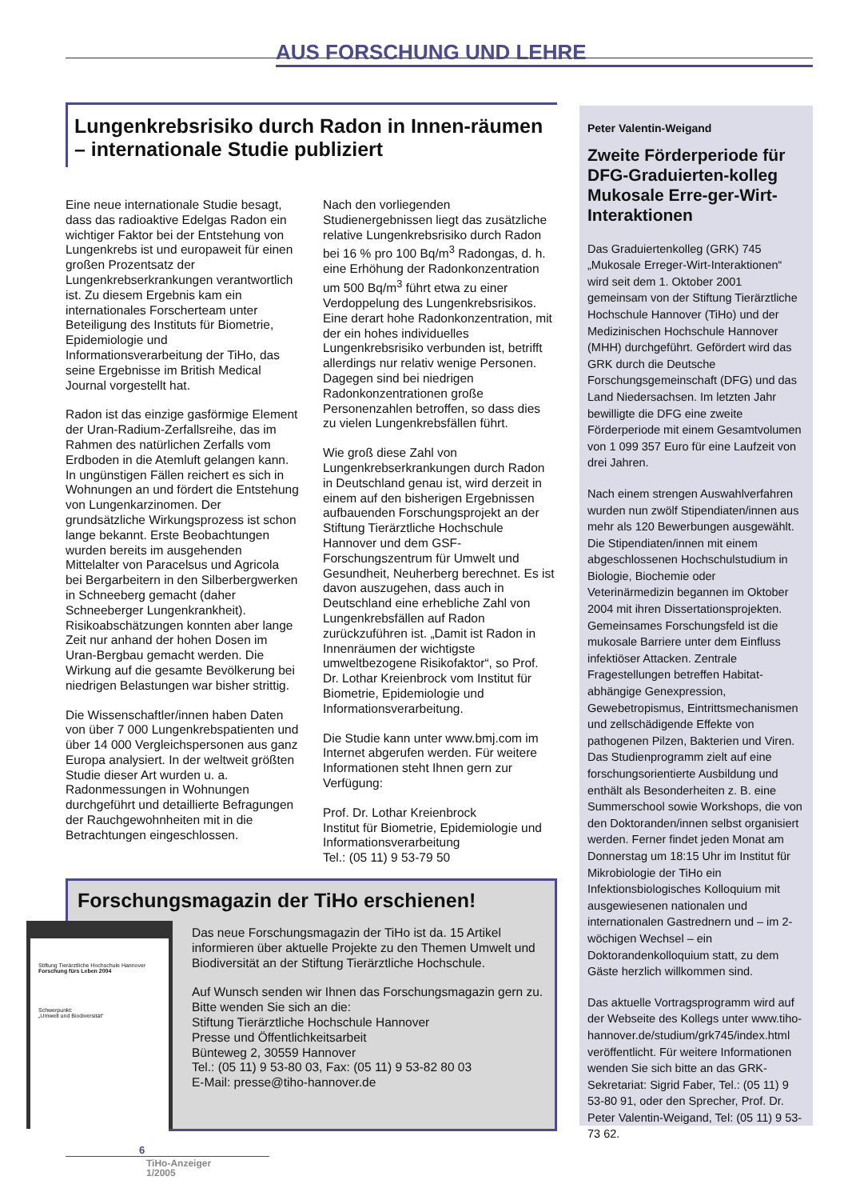AUS FORSCHUNG UND LEHRE
Lungenkrebsrisiko durch Radon in Innen-räumen – internationale Studie publiziert
Eine neue internationale Studie besagt, dass das radioaktive Edelgas Radon ein wichtiger Faktor bei der Entstehung von Lungenkrebs ist und europaweit für einen großen Prozentsatz der Lungenkrebserkrankungen verantwortlich ist. Zu diesem Ergebnis kam ein internationales Forscherteam unter Beteiligung des Instituts für Biometrie, Epidemiologie und Informationsverarbeitung der TiHo, das seine Ergebnisse im British Medical Journal vorgestellt hat.
Radon ist das einzige gasförmige Element der Uran-Radium-Zerfallsreihe, das im Rahmen des natürlichen Zerfalls vom Erdboden in die Atemluft gelangen kann. In ungünstigen Fällen reichert es sich in Wohnungen an und fördert die Entstehung von Lungenkarzinomen. Der grundsätzliche Wirkungsprozess ist schon lange bekannt. Erste Beobachtungen wurden bereits im ausgehenden Mittelalter von Paracelsus und Agricola bei Bergarbeitern in den Silberbergwerken in Schneeberg gemacht (daher Schneeberger Lungenkrankheit). Risikoabschätzungen konnten aber lange Zeit nur anhand der hohen Dosen im Uran-Bergbau gemacht werden. Die Wirkung auf die gesamte Bevölkerung bei niedrigen Belastungen war bisher strittig.
Die Wissenschaftler/innen haben Daten von über 7 000 Lungenkrebspatienten und über 14 000 Vergleichspersonen aus ganz Europa analysiert. In der weltweit größten Studie dieser Art wurden u. a. Radonmessungen in Wohnungen durchgeführt und detaillierte Befragungen der Rauchgewohnheiten mit in die Betrachtungen eingeschlossen.
Nach den vorliegenden Studienergebnissen liegt das zusätzliche relative Lungenkrebsrisiko durch Radon bei 16 % pro 100 Bq/m<sup>3</sup> Radongas, d. h. eine Erhöhung der Radonkonzentration um 500 Bq/m<sup>3</sup> führt etwa zu einer Verdoppelung des Lungenkrebsrisikos. Eine derart hohe Radonkonzentration, mit der ein hohes individuelles Lungenkrebsrisiko verbunden ist, betrifft allerdings nur relativ wenige Personen. Dagegen sind bei niedrigen Radonkonzentrationen große Personenzahlen betroffen, so dass dies zu vielen Lungenkrebsfällen führt.
Wie groß diese Zahl von Lungenkrebserkrankungen durch Radon in Deutschland genau ist, wird derzeit in einem auf den bisherigen Ergebnissen aufbauenden Forschungsprojekt an der Stiftung Tierärztliche Hochschule Hannover und dem GSF-Forschungszentrum für Umwelt und Gesundheit, Neuherberg berechnet. Es ist davon auszugehen, dass auch in Deutschland eine erhebliche Zahl von Lungenkrebsfällen auf Radon zurückzuführen ist. „Damit ist Radon in Innenräumen der wichtigste umweltbezogene Risikofaktor“, so Prof. Dr. Lothar Kreienbrock vom Institut für Biometrie, Epidemiologie und Informationsverarbeitung.
Die Studie kann unter www.bmj.com im Internet abgerufen werden. Für weitere Informationen steht Ihnen gern zur Verfügung:
Prof. Dr. Lothar Kreienbrock
Institut für Biometrie, Epidemiologie und Informationsverarbeitung
Tel.: (05 11) 9 53-79 50
Forschungsmagazin der TiHo erschienen!
Das neue Forschungsmagazin der TiHo ist da. 15 Artikel informieren über aktuelle Projekte zu den Themen Umwelt und Biodiversität an der Stiftung Tierärztliche Hochschule.
Auf Wunsch senden wir Ihnen das Forschungsmagazin gern zu.
Bitte wenden Sie sich an die:
Stiftung Tierärztliche Hochschule Hannover
Presse und Öffentlichkeitsarbeit
Bünteweg 2, 30559 Hannover
Tel.: (05 11) 9 53-80 03, Fax: (05 11) 9 53-82 80 03
E-Mail: presse@tiho-hannover.de
Stiftung Tierärztliche Hochschule Hannover
Forschung fürs Leben 2004
Schwerpunkt:
„Umwelt und Biodiversität“
Peter Valentin-Weigand
Zweite Förderperiode für DFG-Graduierten-kolleg Mukosale Erre-ger-Wirt-Interaktionen
Das Graduiertenkolleg (GRK) 745 „Mukosale Erreger-Wirt-Interaktionen“ wird seit dem 1. Oktober 2001 gemeinsam von der Stiftung Tierärztliche Hochschule Hannover (TiHo) und der Medizinischen Hochschule Hannover (MHH) durchgeführt. Gefördert wird das GRK durch die Deutsche Forschungsgemeinschaft (DFG) und das Land Niedersachsen. Im letzten Jahr bewilligte die DFG eine zweite Förderperiode mit einem Gesamtvolumen von 1 099 357 Euro für eine Laufzeit von drei Jahren.
Nach einem strengen Auswahlverfahren wurden nun zwölf Stipendiaten/innen aus mehr als 120 Bewerbungen ausgewählt. Die Stipendiaten/innen mit einem abgeschlossenen Hochschulstudium in Biologie, Biochemie oder Veterinärmedizin begannen im Oktober 2004 mit ihren Dissertationsprojekten. Gemeinsames Forschungsfeld ist die mukosale Barriere unter dem Einfluss infektiöser Attacken. Zentrale Fragestellungen betreffen Habitat-abhängige Genexpression, Gewebetropismus, Eintrittsmechanismen und zellschädigende Effekte von pathogenen Pilzen, Bakterien und Viren. Das Studienprogramm zielt auf eine forschungsorientierte Ausbildung und enthält als Besonderheiten z. B. eine Summerschool sowie Workshops, die von den Doktoranden/innen selbst organisiert werden. Ferner findet jeden Monat am Donnerstag um 18:15 Uhr im Institut für Mikrobiologie der TiHo ein Infektionsbiologisches Kolloquium mit ausgewiesenen nationalen und internationalen Gastrednern und – im 2-wöchigen Wechsel – ein Doktorandenkolloquium statt, zu dem Gäste herzlich willkommen sind.
Das aktuelle Vortragsprogramm wird auf der Webseite des Kollegs unter www.tiho-hannover.de/studium/grk745/index.html veröffentlicht. Für weitere Informationen wenden Sie sich bitte an das GRK-Sekretariat: Sigrid Faber, Tel.: (05 11) 9 53-80 91, oder den Sprecher, Prof. Dr. Peter Valentin-Weigand, Tel: (05 11) 9 53-73 62.
6
TiHo-Anzeiger
1/2005